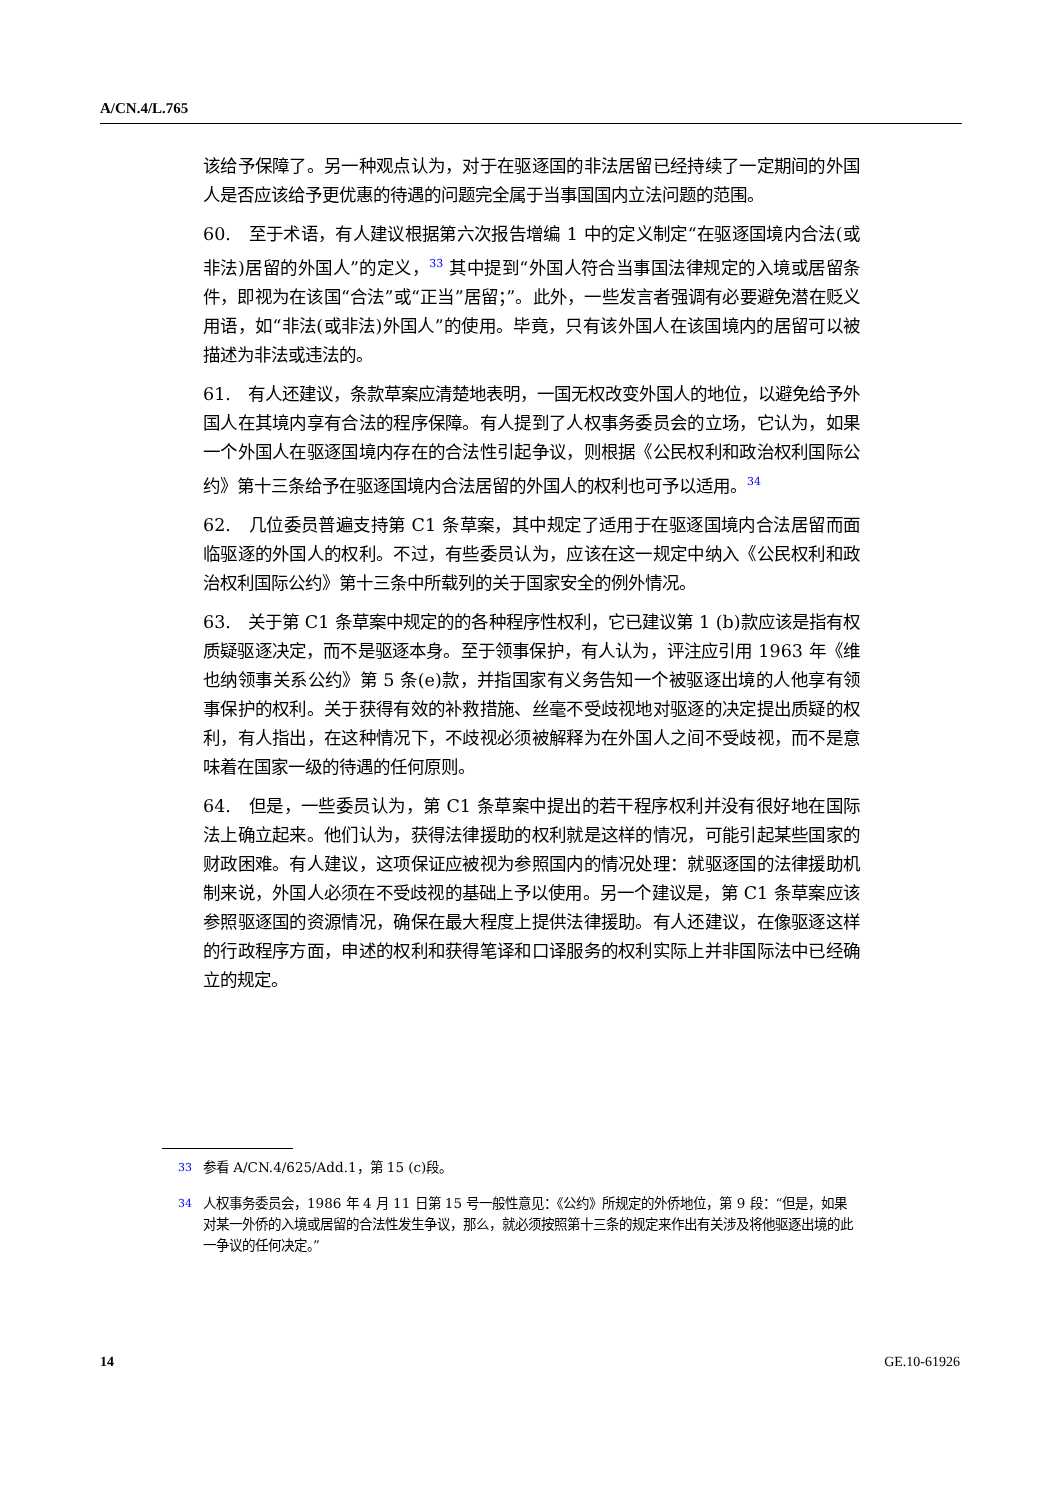A/CN.4/L.765
该给予保障了。另一种观点认为，对于在驱逐国的非法居留已经持续了一定期间的外国人是否应该给予更优惠的待遇的问题完全属于当事国国内立法问题的范围。
60.　至于术语，有人建议根据第六次报告增编 1 中的定义制定“在驱逐国境内合法(或非法)居留的外国人”的定义，<sup>33</sup> 其中提到“外国人符合当事国法律规定的入境或居留条件，即视为在该国“合法”或“正当”居留；”。此外，一些发言者强调有必要避免潜在贬义用语，如“非法(或非法)外国人”的使用。毕竟，只有该外国人在该国境内的居留可以被描述为非法或违法的。
61.　有人还建议，条款草案应清楚地表明，一国无权改变外国人的地位，以避免给予外国人在其境内享有合法的程序保障。有人提到了人权事务委员会的立场，它认为，如果一个外国人在驱逐国境内存在的合法性引起争议，则根据《公民权利和政治权利国际公约》第十三条给予在驱逐国境内合法居留的外国人的权利也可予以适用。<sup>34</sup>
62.　几位委员普遍支持第 C1 条草案，其中规定了适用于在驱逐国境内合法居留而面临驱逐的外国人的权利。不过，有些委员认为，应该在这一规定中纳入《公民权利和政治权利国际公约》第十三条中所载列的关于国家安全的例外情况。
63.　关于第 C1 条草案中规定的的各种程序性权利，它已建议第 1 (b)款应该是指有权质疑驱逐决定，而不是驱逐本身。至于领事保护，有人认为，评注应引用 1963 年《维也纳领事关系公约》第 5 条(e)款，并指国家有义务告知一个被驱逐出境的人他享有领事保护的权利。关于获得有效的补救措施、丝毫不受歧视地对驱逐的决定提出质疑的权利，有人指出，在这种情况下，不歧视必须被解释为在外国人之间不受歧视，而不是意味着在国家一级的待遇的任何原则。
64.　但是，一些委员认为，第 C1 条草案中提出的若干程序权利并没有很好地在国际法上确立起来。他们认为，获得法律援助的权利就是这样的情况，可能引起某些国家的财政困难。有人建议，这项保证应被视为参照国内的情况处理：就驱逐国的法律援助机制来说，外国人必须在不受歧视的基础上予以使用。另一个建议是，第 C1 条草案应该参照驱逐国的资源情况，确保在最大程度上提供法律援助。有人还建议，在像驱逐这样的行政程序方面，申述的权利和获得笔译和口译服务的权利实际上并非国际法中已经确立的规定。
<sup>33</sup> 参看 A/CN.4/625/Add.1，第 15 (c)段。
<sup>34</sup> 人权事务委员会，1986 年 4 月 11 日第 15 号一般性意见：《公约》所规定的外侨地位，第 9 段：“但是，如果对某一外侨的入境或居留的合法性发生争议，那么，就必须按照第十三条的规定来作出有关涉及将他驱逐出境的此一争议的任何决定。”
14 GE.10-61926